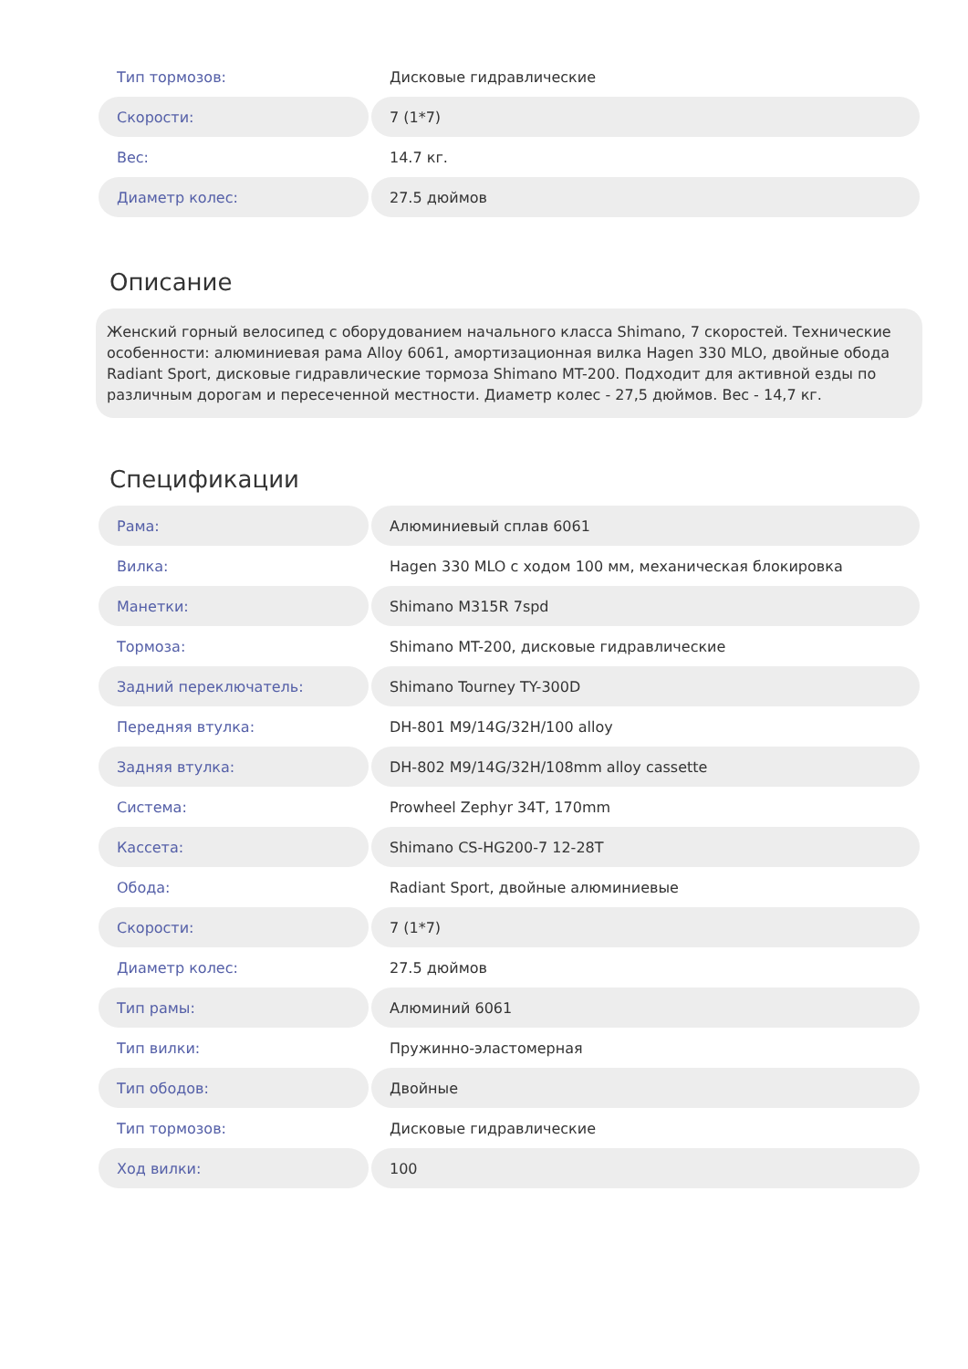| Тип тормозов: | Дисковые гидравлические |
| Скорости: | 7 (1*7) |
| Вес: | 14.7 кг. |
| Диаметр колес: | 27.5 дюймов |
Описание
Женский горный велосипед с оборудованием начального класса Shimano, 7 скоростей. Технические особенности: алюминиевая рама Alloy 6061, амортизационная вилка Hagen 330 MLO, двойные обода Radiant Sport, дисковые гидравлические тормоза Shimano MT-200. Подходит для активной езды по различным дорогам и пересеченной местности. Диаметр колес - 27,5 дюймов. Вес - 14,7 кг.
Спецификации
| Рама: | Алюминиевый сплав 6061 |
| Вилка: | Hagen 330 MLO с ходом 100 мм, механическая блокировка |
| Манетки: | Shimano M315R 7spd |
| Тормоза: | Shimano MT-200, дисковые гидравлические |
| Задний переключатель: | Shimano Tourney TY-300D |
| Передняя втулка: | DH-801 M9/14G/32H/100 alloy |
| Задняя втулка: | DH-802 M9/14G/32H/108mm alloy cassette |
| Система: | Prowheel Zephyr 34T, 170mm |
| Кассета: | Shimano CS-HG200-7 12-28T |
| Обода: | Radiant Sport, двойные алюминиевые |
| Скорости: | 7 (1*7) |
| Диаметр колес: | 27.5 дюймов |
| Тип рамы: | Алюминий 6061 |
| Тип вилки: | Пружинно-эластомерная |
| Тип ободов: | Двойные |
| Тип тормозов: | Дисковые гидравлические |
| Ход вилки: | 100 |